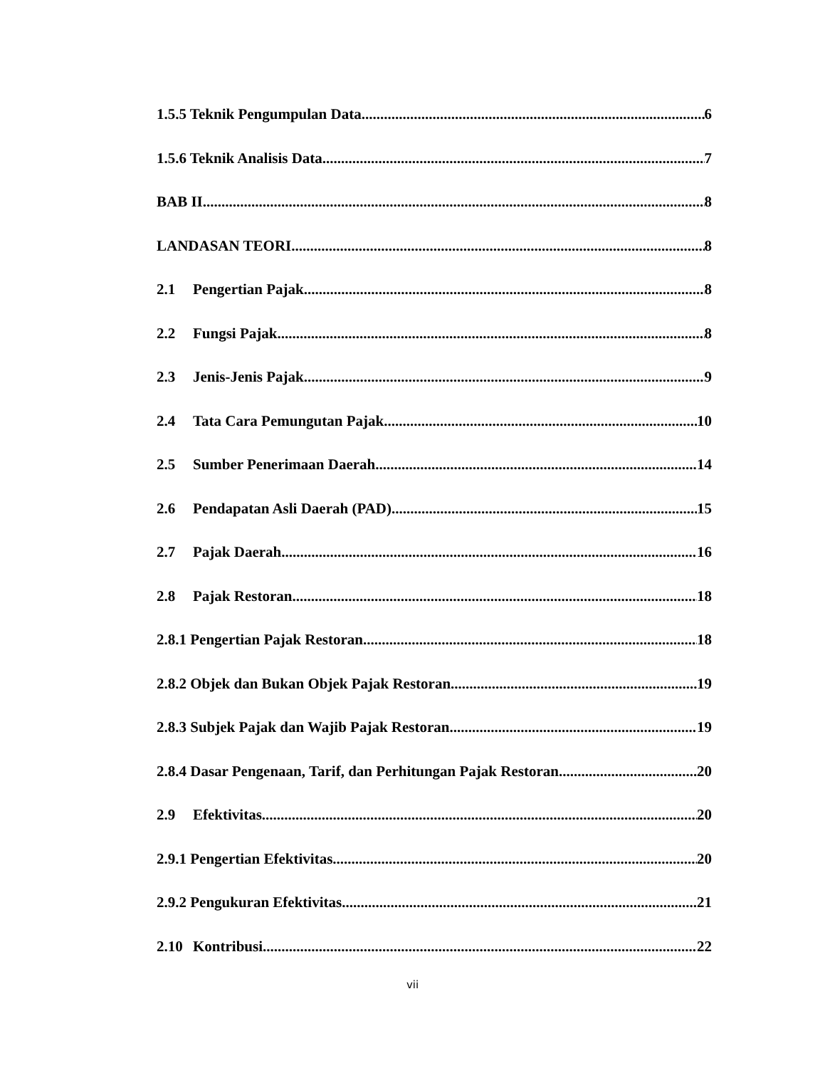1.5.5 Teknik Pengumpulan Data 6
1.5.6 Teknik Analisis Data 7
BAB II 8
LANDASAN TEORI 8
2.1 Pengertian Pajak 8
2.2 Fungsi Pajak 8
2.3 Jenis-Jenis Pajak 9
2.4 Tata Cara Pemungutan Pajak 10
2.5 Sumber Penerimaan Daerah 14
2.6 Pendapatan Asli Daerah (PAD) 15
2.7 Pajak Daerah 16
2.8 Pajak Restoran 18
2.8.1 Pengertian Pajak Restoran 18
2.8.2 Objek dan Bukan Objek Pajak Restoran 19
2.8.3 Subjek Pajak dan Wajib Pajak Restoran 19
2.8.4 Dasar Pengenaan, Tarif, dan Perhitungan Pajak Restoran 20
2.9 Efektivitas 20
2.9.1 Pengertian Efektivitas 20
2.9.2 Pengukuran Efektivitas 21
2.10 Kontribusi 22
vii